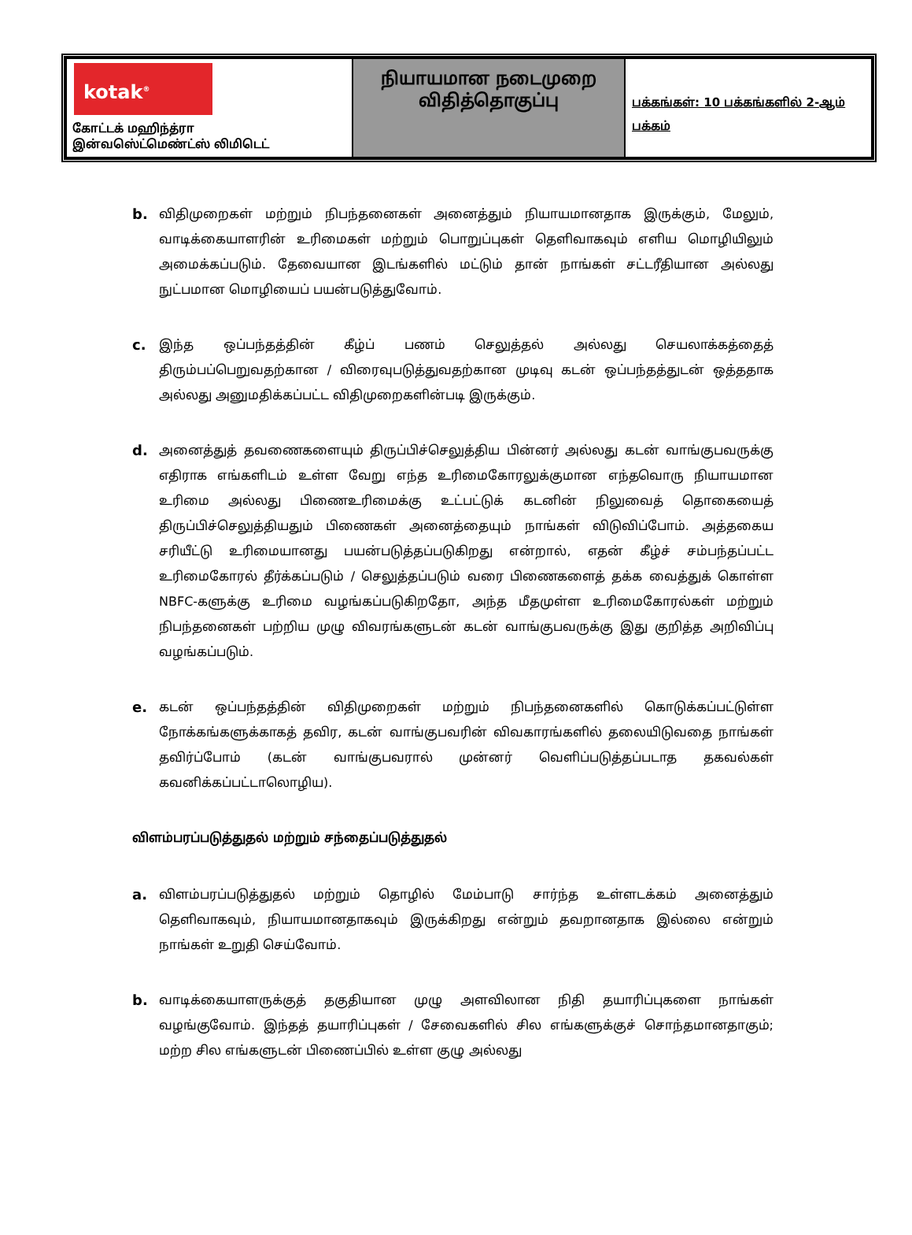| kotak<sup>®</sup> கோட்டக் மஹிந்த்ரா இன்வஸெ்ட்மெண்ட்ஸ் லிமிடெட் | நியாயமான நடைமுறை விதித்தொகுப்பு | பக்கங்கள்: 10 பக்கங்களில் 2-ஆம் பக்கம் |
b. விதிமுறைகள் மற்றும் நிபந்தனைகள் அனைத்தும் நியாயமானதாக இருக்கும், மேலும், வாடிக்கையாளரின் உரிமைகள் மற்றும் பொறுப்புகள் தெளிவாகவும் எளிய மொழியிலும் அமைக்கப்படும். தேவையான இடங்களில் மட்டும் தான் நாங்கள் சட்டரீதியான அல்லது நுட்பமான மொழியைப் பயன்படுத்துவோம்.
c. இந்த ஒப்பந்தத்தின் கீழ்ப் பணம் செலுத்தல் அல்லது செயலாக்கத்தைத் திரும்பப்பெறுவதற்கான / விரைவுபடுத்துவதற்கான முடிவு கடன் ஒப்பந்தத்துடன் ஒத்ததாக அல்லது அனுமதிக்கப்பட்ட விதிமுறைகளின்படி இருக்கும்.
d. அனைத்துத் தவணைகளையும் திருப்பிச்செலுத்திய பின்னர் அல்லது கடன் வாங்குபவருக்கு எதிராக எங்களிடம் உள்ள வேறு எந்த உரிமைகோரலுக்குமான எந்தவொரு நியாயமான உரிமை அல்லது பிணைஉரிமைக்கு உட்பட்டுக் கடனின் நிலுவைத் தொகையைத் திருப்பிச்செலுத்தியதும் பிணைகள் அனைத்தையும் நாங்கள் விடுவிப்போம். அத்தகைய சரியீட்டு உரிமையானது பயன்படுத்தப்படுகிறது என்றால், எதன் கீழ்ச் சம்பந்தப்பட்ட உரிமைகோரல் தீர்க்கப்படும் / செலுத்தப்படும் வரை பிணைகளைத் தக்க வைத்துக் கொள்ள NBFC-களுக்கு உரிமை வழங்கப்படுகிறதோ, அந்த மீதமுள்ள உரிமைகோரல்கள் மற்றும் நிபந்தனைகள் பற்றிய முழு விவரங்களுடன் கடன் வாங்குபவருக்கு இது குறித்த அறிவிப்பு வழங்கப்படும்.
e. கடன் ஒப்பந்தத்தின் விதிமுறைகள் மற்றும் நிபந்தனைகளில் கொடுக்கப்பட்டுள்ள நோக்கங்களுக்காகத் தவிர, கடன் வாங்குபவரின் விவகாரங்களில் தலையிடுவதை நாங்கள் தவிர்ப்போம் (கடன் வாங்குபவரால் முன்னர் வெளிப்படுத்தப்படாத தகவல்கள் கவனிக்கப்பட்டாலொழிய).
விளம்பரப்படுத்துதல் மற்றும் சந்தைப்படுத்துதல்
a. விளம்பரப்படுத்துதல் மற்றும் தொழில் மேம்பாடு சார்ந்த உள்ளடக்கம் அனைத்தும் தெளிவாகவும், நியாயமானதாகவும் இருக்கிறது என்றும் தவறானதாக இல்லை என்றும் நாங்கள் உறுதி செய்வோம்.
b. வாடிக்கையாளருக்குத் தகுதியான முழு அளவிலான நிதி தயாரிப்புகளை நாங்கள் வழங்குவோம். இந்தத் தயாரிப்புகள் / சேவைகளில் சில எங்களுக்குச் சொந்தமானதாகும்; மற்ற சில எங்களுடன் பிணைப்பில் உள்ள குழு அல்லது